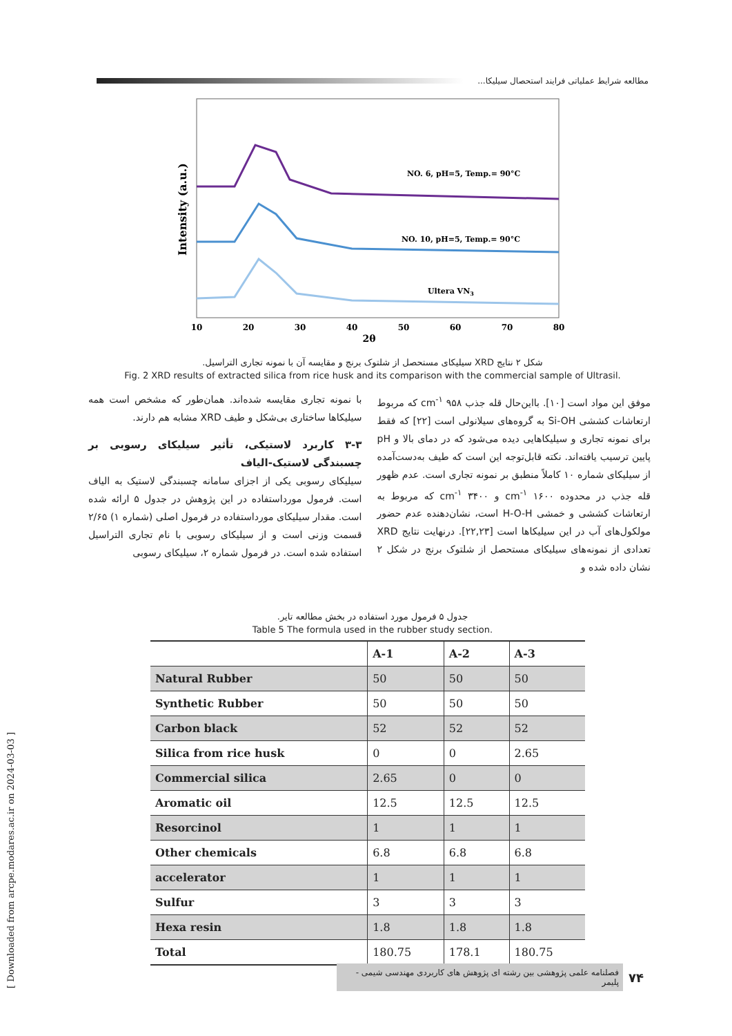مطالعه شرایط عملیاتی فرایند استحصال سیلیکا...
NO. 6, pH=5, Temp.= 90°C
NO. 10, pH=5, Temp.= 90°C
Ultera VN3
Intensity (a.u.)
10
20
30
40
50
60
70
80
2θ
شکل ۲ نتایج XRD سیلیکای مستحصل از شلتوک برنج و مقایسه آن با نمونه تجاری التراسیل.
Fig. 2 XRD results of extracted silica from rice husk and its comparison with the commercial sample of Ultrasil.
موفق این مواد است [۱۰]. بااین‌حال قله جذب cm<sup>-۱</sup> ۹۵۸ که مربوط ارتعاشات کششی Si-OH به گروه‌های سیلانولی است [۲۲] که فقط برای نمونه تجاری و سیلیکاهایی دیده می‌شود که در دمای بالا و pH پایین ترسیب یافته‌اند. نکته قابل‌توجه این است که طیف به‌دست‌آمده از سیلیکای شماره ۱۰ کاملاً منطبق بر نمونه تجاری است. عدم ظهور قله جذب در محدوده cm<sup>-۱</sup> ۱۶۰۰ و cm<sup>-۱</sup> ۳۴۰۰ که مربوط به ارتعاشات کششی و خمشی H-O-H است، نشان‌دهنده عدم حضور مولکول‌های آب در این سیلیکاها است [۲۲,۲۳]. درنهایت نتایج XRD تعدادی از نمونه‌های سیلیکای مستحصل از شلتوک برنج در شکل ۲ نشان داده شده و
با نمونه تجاری مقایسه شده‌اند. همان‌طور که مشخص است همه سیلیکاها ساختاری بی‌شکل و طیف XRD مشابه هم دارند.
۳-۳ کاربرد لاستیکی، تأثیر سیلیکای رسوبی بر چسبندگی لاستیک-الیاف
سیلیکای رسوبی یکی از اجزای سامانه چسبندگی لاستیک به الیاف است. فرمول مورداستفاده در این پژوهش در جدول ۵ ارائه شده است. مقدار سیلیکای مورداستفاده در فرمول اصلی (شماره ۱) ۲/۶۵ قسمت وزنی است و از سیلیکای رسوبی با نام تجاری التراسیل استفاده شده است. در فرمول شماره ۲، سیلیکای رسوبی
جدول ۵ فرمول مورد استفاده در بخش مطالعه تایر.
Table 5 The formula used in the rubber study section.
| | A-1 | A-2 | A-3 |
| --- | --- | --- | --- |
| Natural Rubber | 50 | 50 | 50 |
| Synthetic Rubber | 50 | 50 | 50 |
| Carbon black | 52 | 52 | 52 |
| Silica from rice husk | 0 | 0 | 2.65 |
| Commercial silica | 2.65 | 0 | 0 |
| Aromatic oil | 12.5 | 12.5 | 12.5 |
| Resorcinol | 1 | 1 | 1 |
| Other chemicals | 6.8 | 6.8 | 6.8 |
| accelerator | 1 | 1 | 1 |
| Sulfur | 3 | 3 | 3 |
| Hexa resin | 1.8 | 1.8 | 1.8 |
| Total | 180.75 | 178.1 | 180.75 |
[ Downloaded from arcpe.modares.ac.ir on 2024-03-03 ]
۷۴ فصلنامه علمی پژوهشی بین رشته ای پژوهش های کاربردی مهندسی شیمی - پلیمر